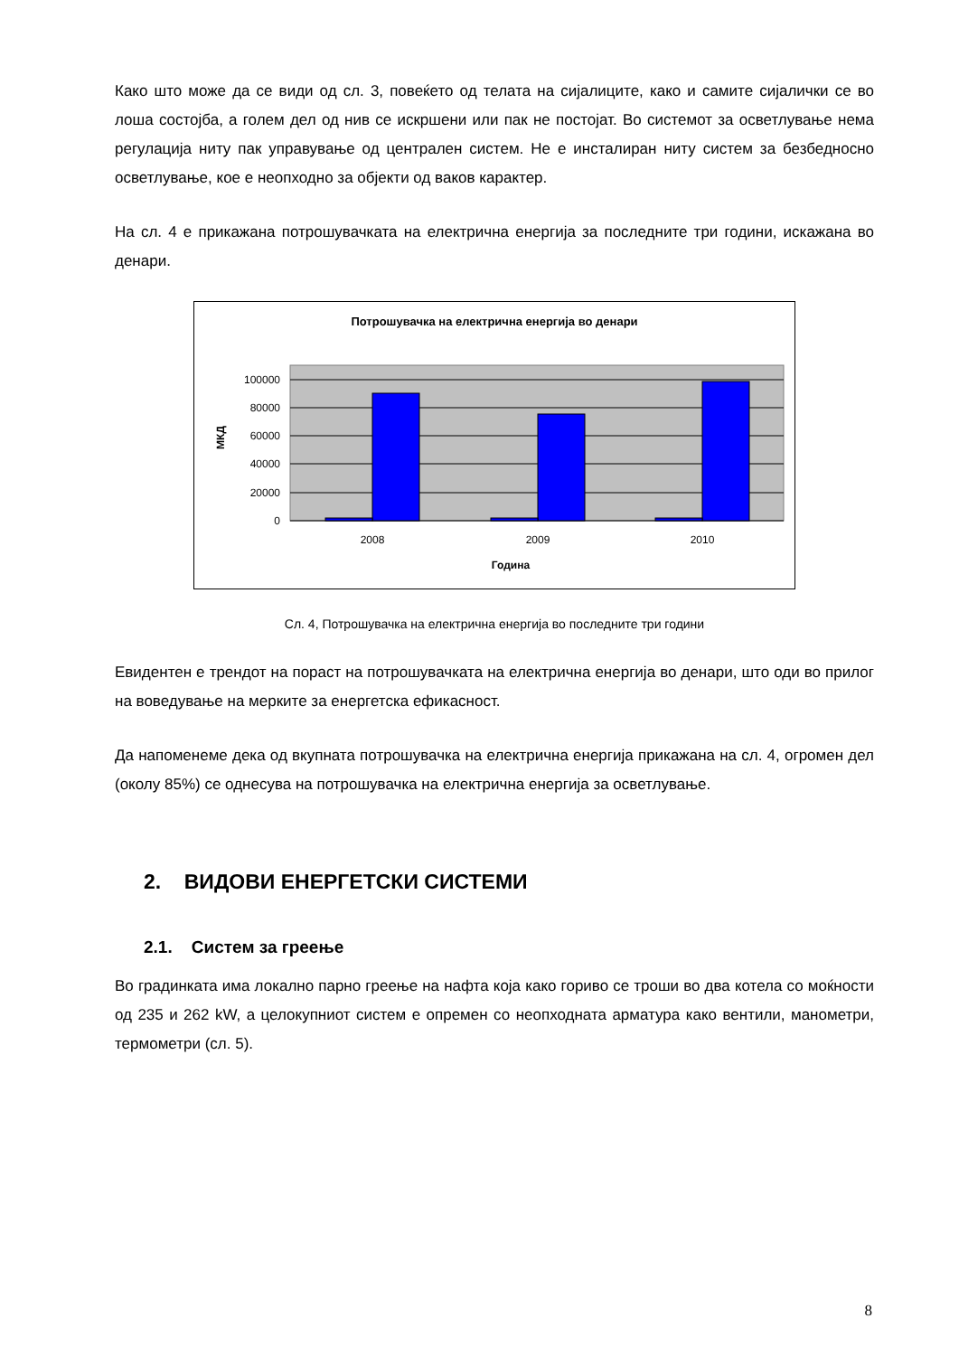Како што може да се види од сл. 3, повеќето од телата на сијалиците, како и самите сијалички се во лоша состојба, а голем дел од нив се искршени или пак не постојат. Во системот за осветлување нема регулација ниту пак управување од централен систем. Не е инсталиран ниту систем за безбедносно осветлување, кое е неопходно за објекти од ваков карактер.
На сл. 4 е прикажана потрошувачката на електрична енергија за последните три години, искажана во денари.
Потрошувачка на електрична енергија во денари
100000
80000
60000
40000
20000
0
2008
2009
2010
Година
МКД
Сл. 4, Потрошувачка на електрична енергија во последните три години
Евидентен е трендот на пораст на потрошувачката на електрична енергија во денари, што оди во прилог на воведување на мерките за енергетска ефикасност.
Да напоменеме дека од вкупната потрошувачка на електрична енергија прикажана на сл. 4, огромен дел (околу 85%) се однесува на потрошувачка на електрична енергија за осветлување.
2. ВИДОВИ ЕНЕРГЕТСКИ СИСТЕМИ
2.1. Систем за греење
Во градинката има локално парно греење на нафта која како гориво се троши во два котела со моќности од 235 и 262 kW, а целокупниот систем е опремен со неопходната арматура како вентили, манометри, термометри (сл. 5).
8